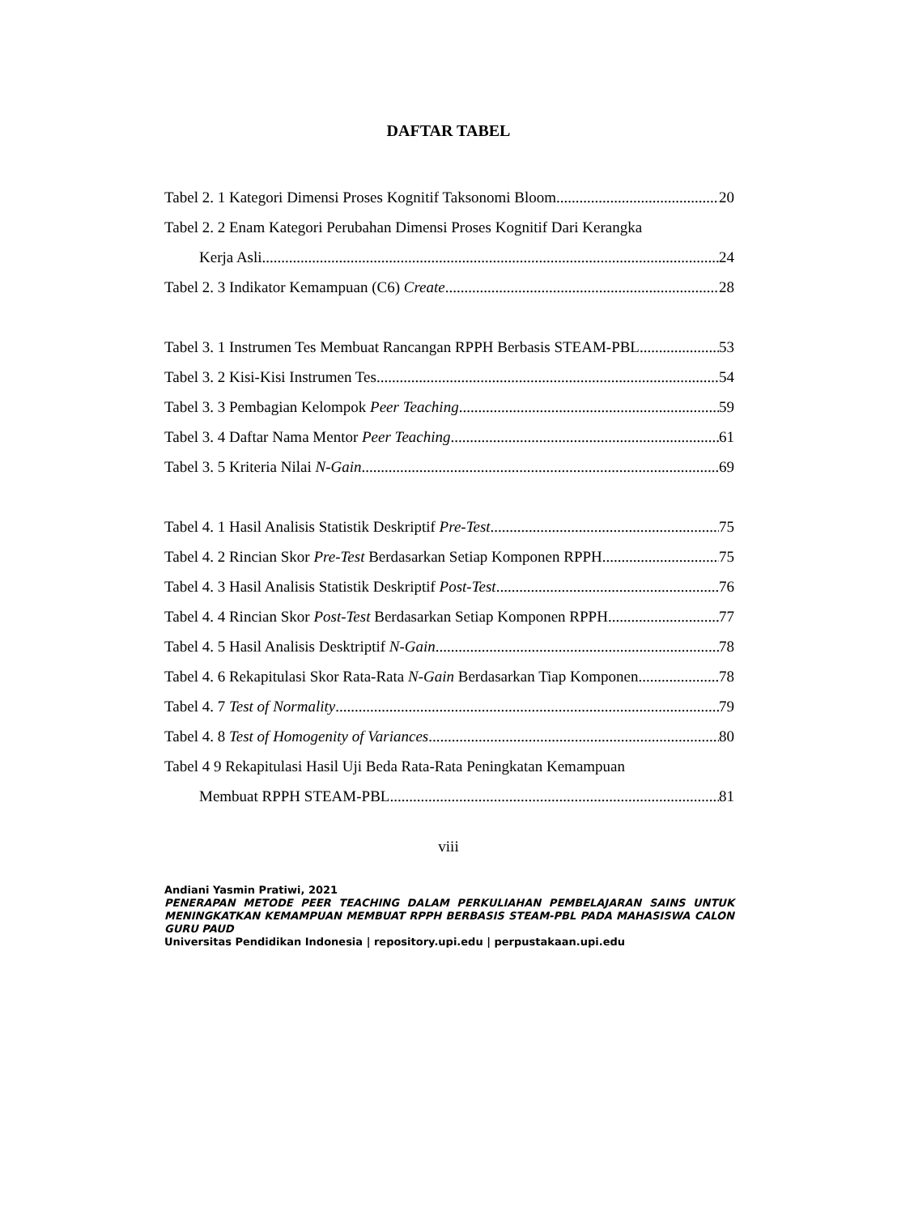DAFTAR TABEL
Tabel 2. 1 Kategori Dimensi Proses Kognitif Taksonomi Bloom 20
Tabel 2. 2 Enam Kategori Perubahan Dimensi Proses Kognitif Dari Kerangka
Kerja Asli 24
Tabel 2. 3 Indikator Kemampuan (C6) Create 28
Tabel 3. 1 Instrumen Tes Membuat Rancangan RPPH Berbasis STEAM-PBL 53
Tabel 3. 2 Kisi-Kisi Instrumen Tes 54
Tabel 3. 3 Pembagian Kelompok Peer Teaching 59
Tabel 3. 4 Daftar Nama Mentor Peer Teaching 61
Tabel 3. 5 Kriteria Nilai N-Gain 69
Tabel 4. 1 Hasil Analisis Statistik Deskriptif Pre-Test 75
Tabel 4. 2 Rincian Skor Pre-Test Berdasarkan Setiap Komponen RPPH 75
Tabel 4. 3 Hasil Analisis Statistik Deskriptif Post-Test 76
Tabel 4. 4 Rincian Skor Post-Test Berdasarkan Setiap Komponen RPPH 77
Tabel 4. 5 Hasil Analisis Desktriptif N-Gain 78
Tabel 4. 6 Rekapitulasi Skor Rata-Rata N-Gain Berdasarkan Tiap Komponen 78
Tabel 4. 7 Test of Normality 79
Tabel 4. 8 Test of Homogenity of Variances 80
Tabel 4 9 Rekapitulasi Hasil Uji Beda Rata-Rata Peningkatan Kemampuan
Membuat RPPH STEAM-PBL 81
viii
Andiani Yasmin Pratiwi, 2021
PENERAPAN METODE PEER TEACHING DALAM PERKULIAHAN PEMBELAJARAN SAINS UNTUK MENINGKATKAN KEMAMPUAN MEMBUAT RPPH BERBASIS STEAM-PBL PADA MAHASISWA CALON GURU PAUD
Universitas Pendidikan Indonesia | repository.upi.edu | perpustakaan.upi.edu